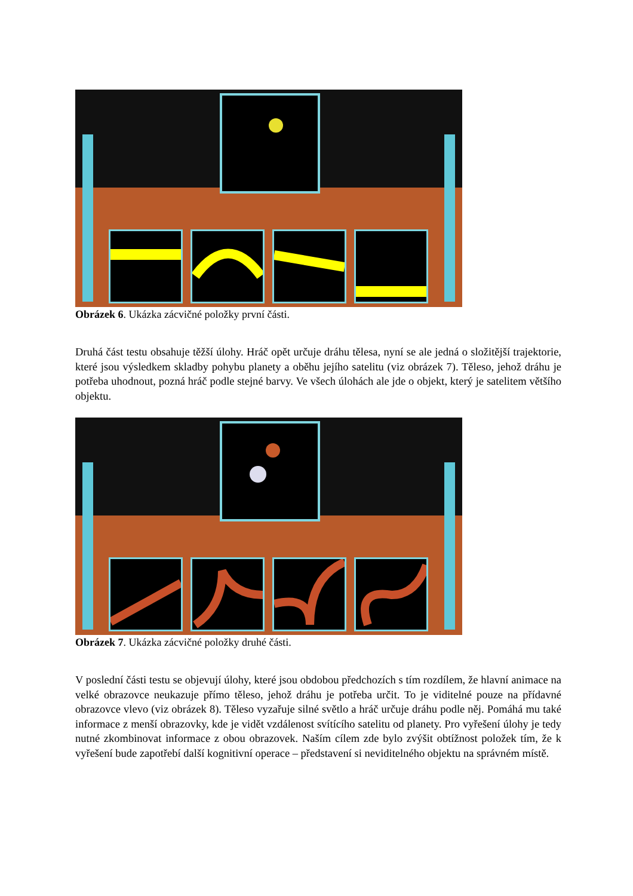Obrázek 6. Ukázka zácvičné položky první části.
Druhá část testu obsahuje těžší úlohy. Hráč opět určuje dráhu tělesa, nyní se ale jedná o složitější trajektorie, které jsou výsledkem skladby pohybu planety a oběhu jejího satelitu (viz obrázek 7). Těleso, jehož dráhu je potřeba uhodnout, pozná hráč podle stejné barvy. Ve všech úlohách ale jde o objekt, který je satelitem většího objektu.
Obrázek 7. Ukázka zácvičné položky druhé části.
V poslední části testu se objevují úlohy, které jsou obdobou předchozích s tím rozdílem, že hlavní animace na velké obrazovce neukazuje přímo těleso, jehož dráhu je potřeba určit. To je viditelné pouze na přídavné obrazovce vlevo (viz obrázek 8). Těleso vyzařuje silné světlo a hráč určuje dráhu podle něj. Pomáhá mu také informace z menší obrazovky, kde je vidět vzdálenost svítícího satelitu od planety. Pro vyřešení úlohy je tedy nutné zkombinovat informace z obou obrazovek. Naším cílem zde bylo zvýšit obtížnost položek tím, že k vyřešení bude zapotřebí další kognitivní operace – představení si neviditelného objektu na správném místě.